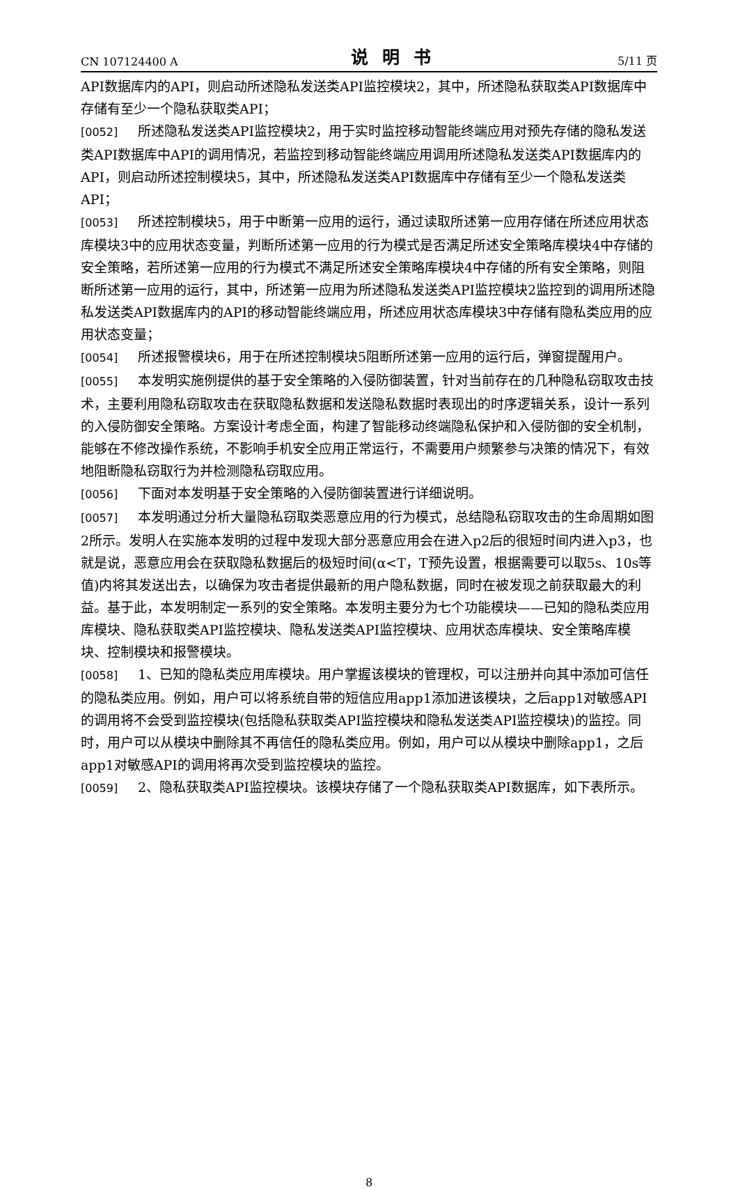CN 107124400 A 说明书 5/11 页
API数据库内的API，则启动所述隐私发送类API监控模块2，其中，所述隐私获取类API数据库中存储有至少一个隐私获取类API；
[0052] 所述隐私发送类API监控模块2，用于实时监控移动智能终端应用对预先存储的隐私发送类API数据库中API的调用情况，若监控到移动智能终端应用调用所述隐私发送类API数据库内的API，则启动所述控制模块5，其中，所述隐私发送类API数据库中存储有至少一个隐私发送类API；
[0053] 所述控制模块5，用于中断第一应用的运行，通过读取所述第一应用存储在所述应用状态库模块3中的应用状态变量，判断所述第一应用的行为模式是否满足所述安全策略库模块4中存储的安全策略，若所述第一应用的行为模式不满足所述安全策略库模块4中存储的所有安全策略，则阻断所述第一应用的运行，其中，所述第一应用为所述隐私发送类API监控模块2监控到的调用所述隐私发送类API数据库内的API的移动智能终端应用，所述应用状态库模块3中存储有隐私类应用的应用状态变量；
[0054] 所述报警模块6，用于在所述控制模块5阻断所述第一应用的运行后，弹窗提醒用户。
[0055] 本发明实施例提供的基于安全策略的入侵防御装置，针对当前存在的几种隐私窃取攻击技术，主要利用隐私窃取攻击在获取隐私数据和发送隐私数据时表现出的时序逻辑关系，设计一系列的入侵防御安全策略。方案设计考虑全面，构建了智能移动终端隐私保护和入侵防御的安全机制，能够在不修改操作系统，不影响手机安全应用正常运行，不需要用户频繁参与决策的情况下，有效地阻断隐私窃取行为并检测隐私窃取应用。
[0056] 下面对本发明基于安全策略的入侵防御装置进行详细说明。
[0057] 本发明通过分析大量隐私窃取类恶意应用的行为模式，总结隐私窃取攻击的生命周期如图2所示。发明人在实施本发明的过程中发现大部分恶意应用会在进入p2后的很短时间内进入p3，也就是说，恶意应用会在获取隐私数据后的极短时间(α<T，T预先设置，根据需要可以取5s、10s等值)内将其发送出去，以确保为攻击者提供最新的用户隐私数据，同时在被发现之前获取最大的利益。基于此，本发明制定一系列的安全策略。本发明主要分为七个功能模块——已知的隐私类应用库模块、隐私获取类API监控模块、隐私发送类API监控模块、应用状态库模块、安全策略库模块、控制模块和报警模块。
[0058] 1、已知的隐私类应用库模块。用户掌握该模块的管理权，可以注册并向其中添加可信任的隐私类应用。例如，用户可以将系统自带的短信应用app1添加进该模块，之后app1对敏感API的调用将不会受到监控模块(包括隐私获取类API监控模块和隐私发送类API监控模块)的监控。同时，用户可以从模块中删除其不再信任的隐私类应用。例如，用户可以从模块中删除app1，之后app1对敏感API的调用将再次受到监控模块的监控。
[0059] 2、隐私获取类API监控模块。该模块存储了一个隐私获取类API数据库，如下表所示。
8